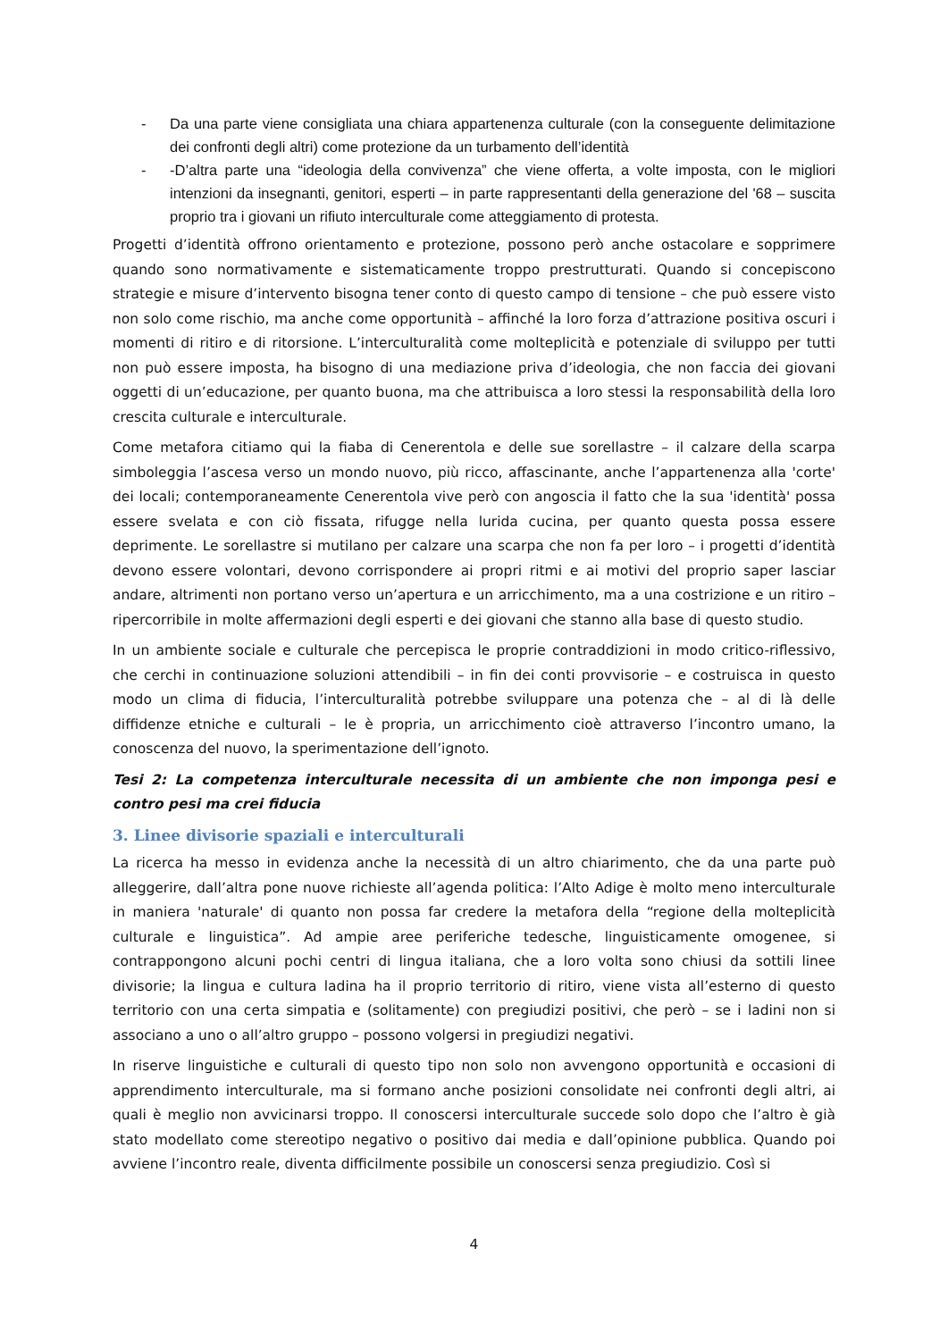- Da una parte viene consigliata una chiara appartenenza culturale (con la conseguente delimitazione dei confronti degli altri) come protezione da un turbamento dell’identità
- -D’altra parte una “ideologia della convivenza” che viene offerta, a volte imposta, con le migliori intenzioni da insegnanti, genitori, esperti – in parte rappresentanti della generazione del '68 – suscita proprio tra i giovani un rifiuto interculturale come atteggiamento di protesta.
Progetti d’identità offrono orientamento e protezione, possono però anche ostacolare e sopprimere quando sono normativamente e sistematicamente troppo prestrutturati. Quando si concepiscono strategie e misure d’intervento bisogna tener conto di questo campo di tensione – che può essere visto non solo come rischio, ma anche come opportunità – affinché la loro forza d’attrazione positiva oscuri i momenti di ritiro e di ritorsione. L’interculturalità come molteplicità e potenziale di sviluppo per tutti non può essere imposta, ha bisogno di una mediazione priva d’ideologia, che non faccia dei giovani oggetti di un’educazione, per quanto buona, ma che attribuisca a loro stessi la responsabilità della loro crescita culturale e interculturale.
Come metafora citiamo qui la fiaba di Cenerentola e delle sue sorellastre – il calzare della scarpa simboleggia l’ascesa verso un mondo nuovo, più ricco, affascinante, anche l’appartenenza alla 'corte' dei locali; contemporaneamente Cenerentola vive però con angoscia il fatto che la sua 'identità' possa essere svelata e con ciò fissata, rifugge nella lurida cucina, per quanto questa possa essere deprimente. Le sorellastre si mutilano per calzare una scarpa che non fa per loro – i progetti d’identità devono essere volontari, devono corrispondere ai propri ritmi e ai motivi del proprio saper lasciar andare, altrimenti non portano verso un’apertura e un arricchimento, ma a una costrizione e un ritiro – ripercorribile in molte affermazioni degli esperti e dei giovani che stanno alla base di questo studio.
In un ambiente sociale e culturale che percepisca le proprie contraddizioni in modo critico-riflessivo, che cerchi in continuazione soluzioni attendibili – in fin dei conti provvisorie – e costruisca in questo modo un clima di fiducia, l’interculturalità potrebbe sviluppare una potenza che – al di là delle diffidenze etniche e culturali – le è propria, un arricchimento cioè attraverso l’incontro umano, la conoscenza del nuovo, la sperimentazione dell’ignoto.
Tesi 2: La competenza interculturale necessita di un ambiente che non imponga pesi e contro pesi ma crei fiducia
3. Linee divisorie spaziali e interculturali
La ricerca ha messo in evidenza anche la necessità di un altro chiarimento, che da una parte può alleggerire, dall’altra pone nuove richieste all’agenda politica: l’Alto Adige è molto meno interculturale in maniera 'naturale' di quanto non possa far credere la metafora della “regione della molteplicità culturale e linguistica”. Ad ampie aree periferiche tedesche, linguisticamente omogenee, si contrappongono alcuni pochi centri di lingua italiana, che a loro volta sono chiusi da sottili linee divisorie; la lingua e cultura ladina ha il proprio territorio di ritiro, viene vista all’esterno di questo territorio con una certa simpatia e (solitamente) con pregiudizi positivi, che però – se i ladini non si associano a uno o all’altro gruppo – possono volgersi in pregiudizi negativi.
In riserve linguistiche e culturali di questo tipo non solo non avvengono opportunità e occasioni di apprendimento interculturale, ma si formano anche posizioni consolidate nei confronti degli altri, ai quali è meglio non avvicinarsi troppo. Il conoscersi interculturale succede solo dopo che l’altro è già stato modellato come stereotipo negativo o positivo dai media e dall’opinione pubblica. Quando poi avviene l’incontro reale, diventa difficilmente possibile un conoscersi senza pregiudizio. Così si
4